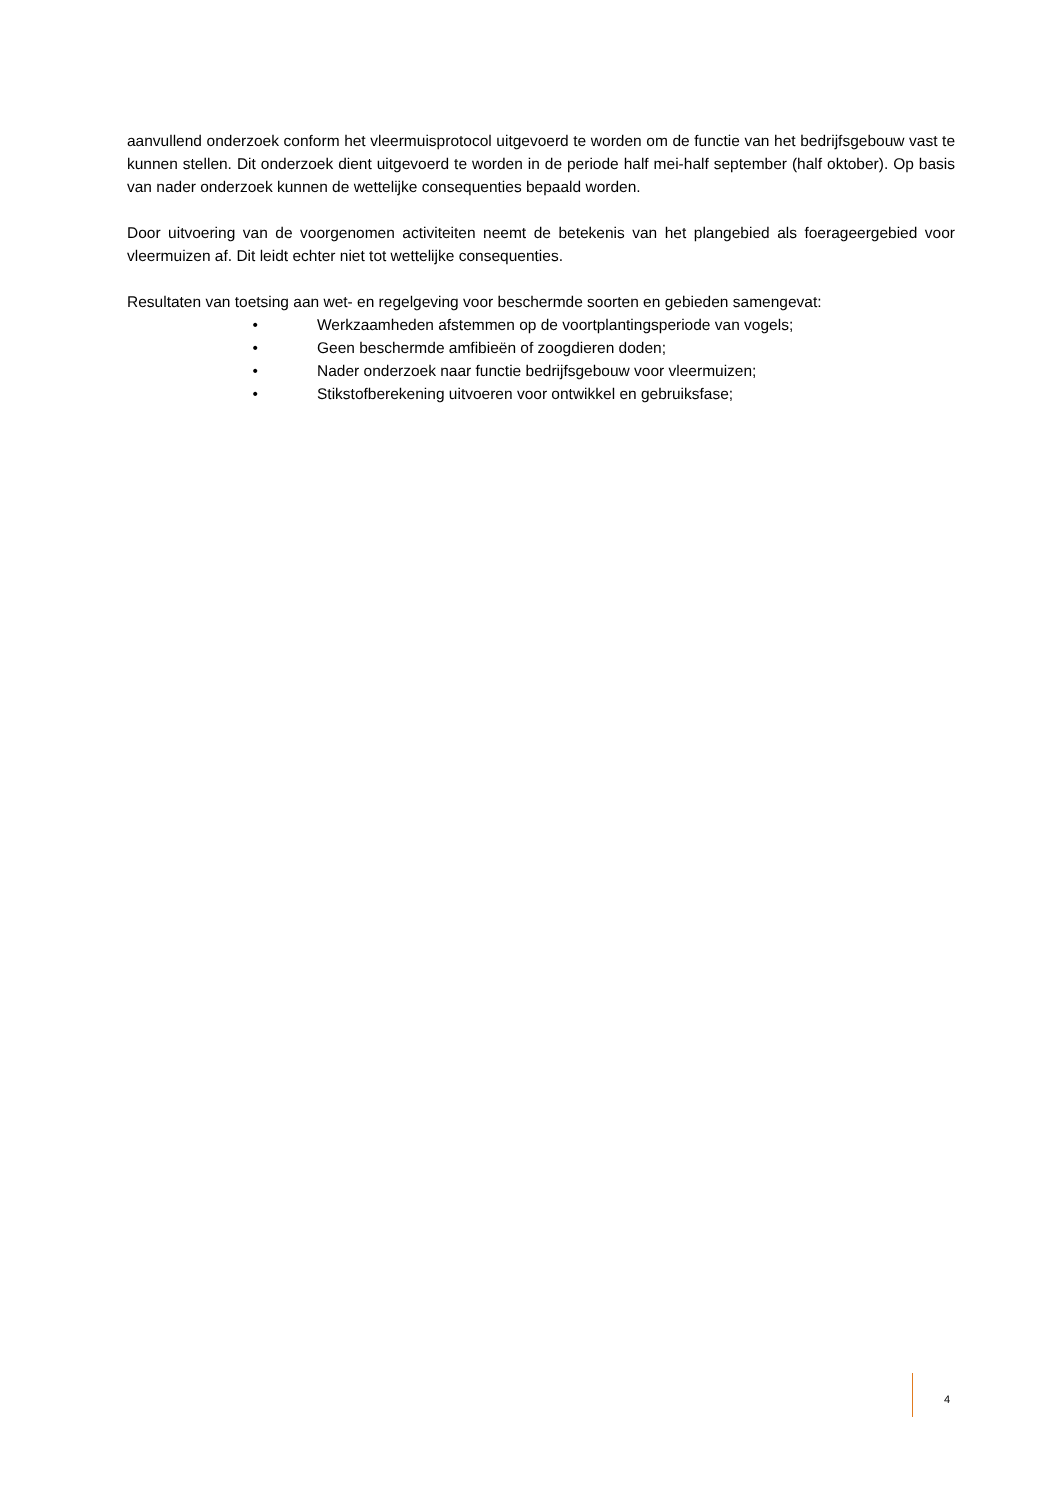aanvullend onderzoek conform het vleermuisprotocol uitgevoerd te worden om de functie van het bedrijfsgebouw vast te kunnen stellen. Dit onderzoek dient uitgevoerd te worden in de periode half mei-half september (half oktober). Op basis van nader onderzoek kunnen de wettelijke consequenties bepaald worden.
Door uitvoering van de voorgenomen activiteiten neemt de betekenis van het plangebied als foerageergebied voor vleermuizen af. Dit leidt echter niet tot wettelijke consequenties.
Resultaten van toetsing aan wet- en regelgeving voor beschermde soorten en gebieden samengevat:
• Werkzaamheden afstemmen op de voortplantingsperiode van vogels;
• Geen beschermde amfibieën of zoogdieren doden;
• Nader onderzoek naar functie bedrijfsgebouw voor vleermuizen;
• Stikstofberekening uitvoeren voor ontwikkel en gebruiksfase;
4